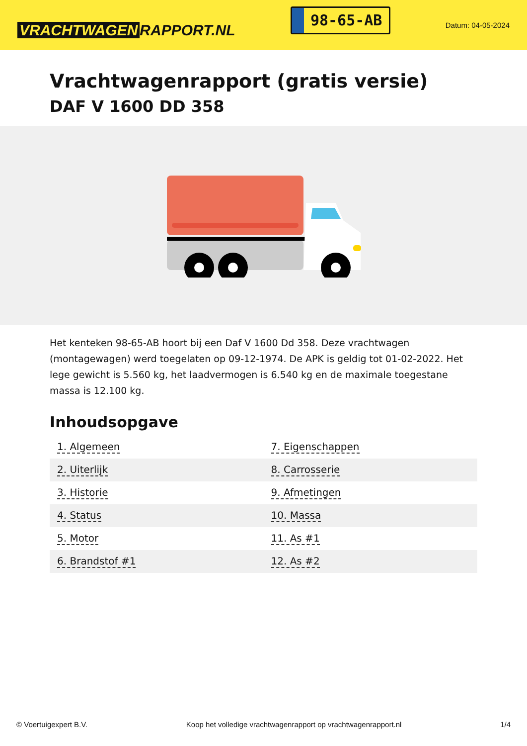VRACHTWAGEN RAPPORT.NL
98-65-AB
Datum: 04-05-2024
Vrachtwagenrapport (gratis versie)
DAF V 1600 DD 358
Het kenteken 98-65-AB hoort bij een Daf V 1600 Dd 358. Deze vrachtwagen (montagewagen) werd toegelaten op 09-12-1974. De APK is geldig tot 01-02-2022. Het lege gewicht is 5.560 kg, het laadvermogen is 6.540 kg en de maximale toegestane massa is 12.100 kg.
Inhoudsopgave
| 1. Algemeen | 7. Eigenschappen |
| 2. Uiterlijk | 8. Carrosserie |
| 3. Historie | 9. Afmetingen |
| 4. Status | 10. Massa |
| 5. Motor | 11. As #1 |
| 6. Brandstof #1 | 12. As #2 |
© Voertuigexpert B.V. Koop het volledige vrachtwagenrapport op vrachtwagenrapport.nl 1/4